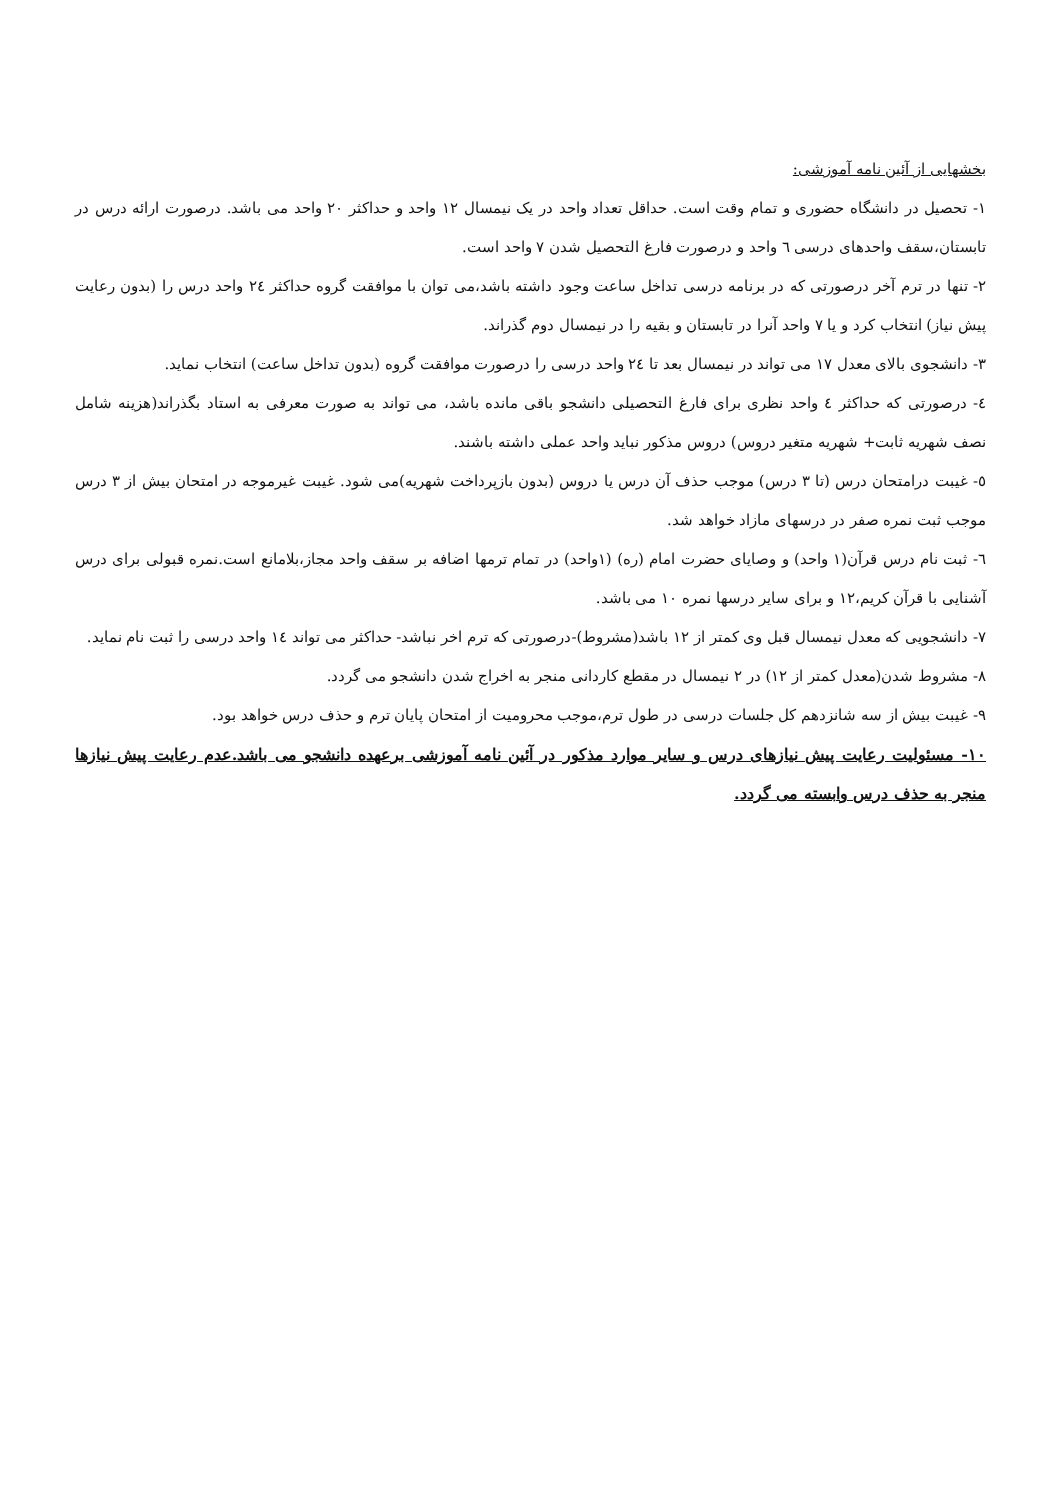بخشهایی از آئین نامه آموزشی:
۱- تحصیل در دانشگاه حضوری و تمام وقت است. حداقل تعداد واحد در یک نیمسال ۱۲ واحد و حداکثر ۲۰ واحد می باشد. درصورت ارائه درس در تابستان،سقف واحدهای درسی ٦ واحد و درصورت فارغ التحصیل شدن ۷ واحد است.
۲- تنها در ترم آخر درصورتی که در برنامه درسی تداخل ساعت وجود داشته باشد،می توان با موافقت گروه حداکثر ٢٤ واحد درس را (بدون رعایت پیش نیاز) انتخاب کرد و یا ۷ واحد آنرا در تابستان و بقیه را در نیمسال دوم گذراند.
۳- دانشجوی بالای معدل ۱۷ می تواند در نیمسال بعد تا ٢٤ واحد درسی را درصورت موافقت گروه (بدون تداخل ساعت) انتخاب نماید.
٤- درصورتی که حداکثر ٤ واحد نظری برای فارغ التحصیلی دانشجو باقی مانده باشد، می تواند به صورت معرفی به استاد بگذراند(هزینه شامل نصف شهریه ثابت+ شهریه متغیر دروس) دروس مذکور نباید واحد عملی داشته باشند.
٥- غیبت درامتحان درس (تا ۳ درس) موجب حذف آن درس یا دروس (بدون بازپرداخت شهریه)می شود. غیبت غیرموجه در امتحان بیش از ۳ درس موجب ثبت نمره صفر در درسهای مازاد خواهد شد.
٦- ثبت نام درس قرآن(۱ واحد) و وصایای حضرت امام (ره) (۱واحد) در تمام ترمها اضافه بر سقف واحد مجاز،بلامانع است.نمره قبولی برای درس آشنایی با قرآن کریم،۱۲ و برای سایر درسها نمره ۱۰ می باشد.
۷- دانشجویی که معدل نیمسال قبل وی کمتر از ۱۲ باشد(مشروط)-درصورتی که ترم اخر نباشد- حداکثر می تواند ١٤ واحد درسی را ثبت نام نماید.
۸- مشروط شدن(معدل کمتر از ۱۲) در ۲ نیمسال در مقطع کاردانی منجر به اخراج شدن دانشجو می گردد.
۹- غیبت بیش از سه شانزدهم کل جلسات درسی در طول ترم،موجب محرومیت از امتحان پایان ترم و حذف درس خواهد بود.
۱۰- مسئولیت رعایت پیش نیازهای درس و سایر موارد مذکور در آئین نامه آموزشی برعهده دانشجو می باشد.عدم رعایت پیش نیازها منجر به حذف درس وابسته می گردد.